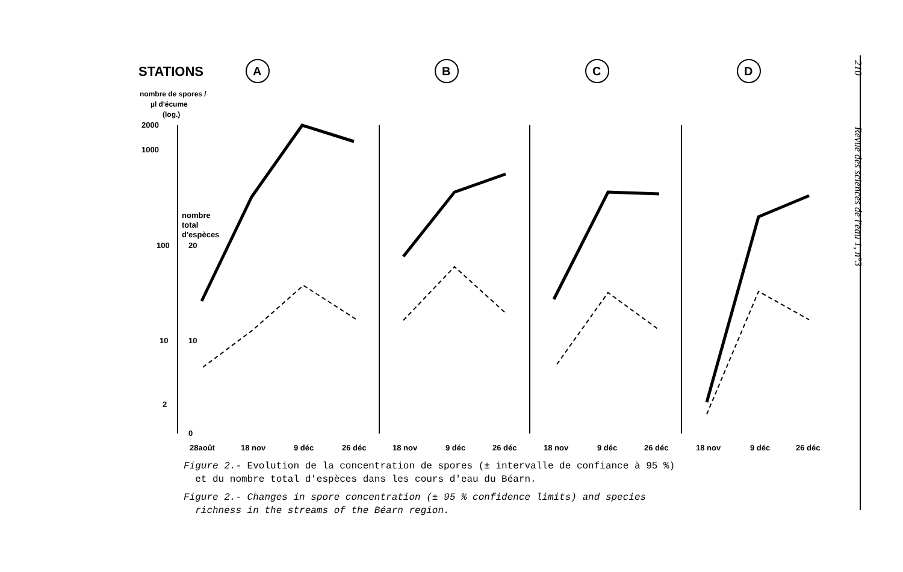STATIONS
A
B
C
D
nombre de spores /
µl d'écume
(log.)
2000
1000
100
10
2
nombre
total
d'espèces
20
10
0
28août
18 nov
9 déc
26 déc
18 nov
9 déc
26 déc
18 nov
9 déc
26 déc
18 nov
9 déc
26 déc
Figure 2.- Evolution de la concentration de spores (± intervalle de confiance à 95 %)
et du nombre total d'espèces dans les cours d'eau du Béarn.
Figure 2.- Changes in spore concentration (± 95 % confidence limits) and species
richness in the streams of the Béarn region.
210 Revue des sciences de l'eau 1, n°3